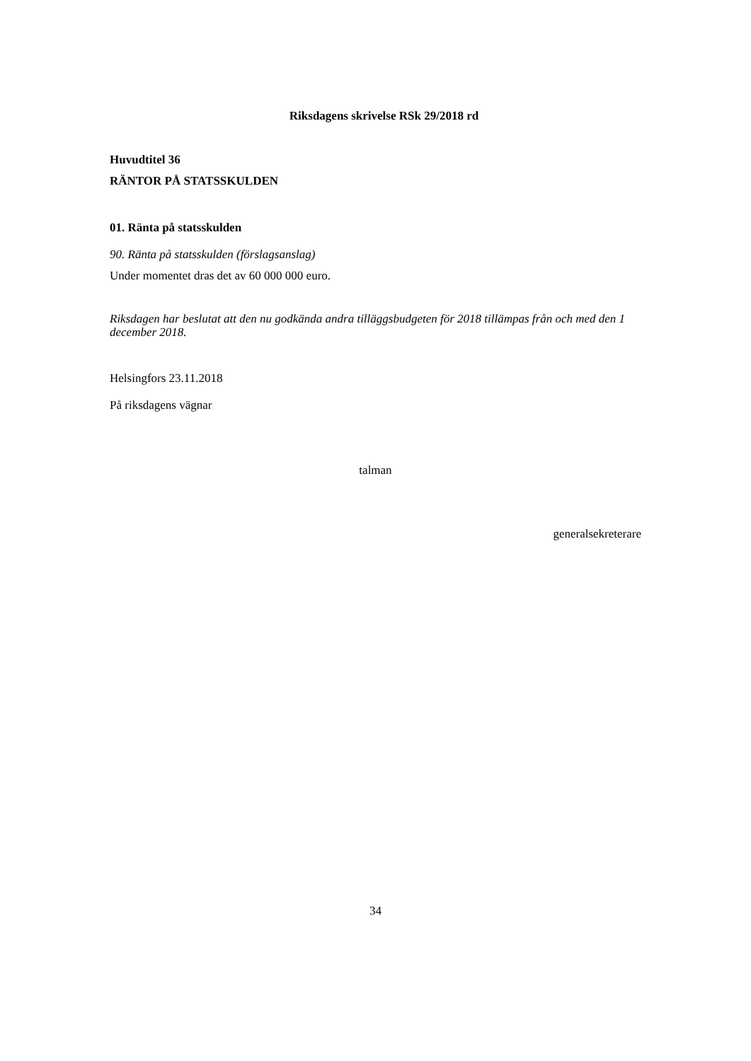Riksdagens skrivelse RSk 29/2018 rd
Huvudtitel 36
RÄNTOR PÅ STATSSKULDEN
01. Ränta på statsskulden
90. Ränta på statsskulden (förslagsanslag)
Under momentet dras det av 60 000 000 euro.
Riksdagen har beslutat att den nu godkända andra tilläggsbudgeten för 2018 tillämpas från och med den 1 december 2018.
Helsingfors 23.11.2018
På riksdagens vägnar
talman
generalsekreterare
34